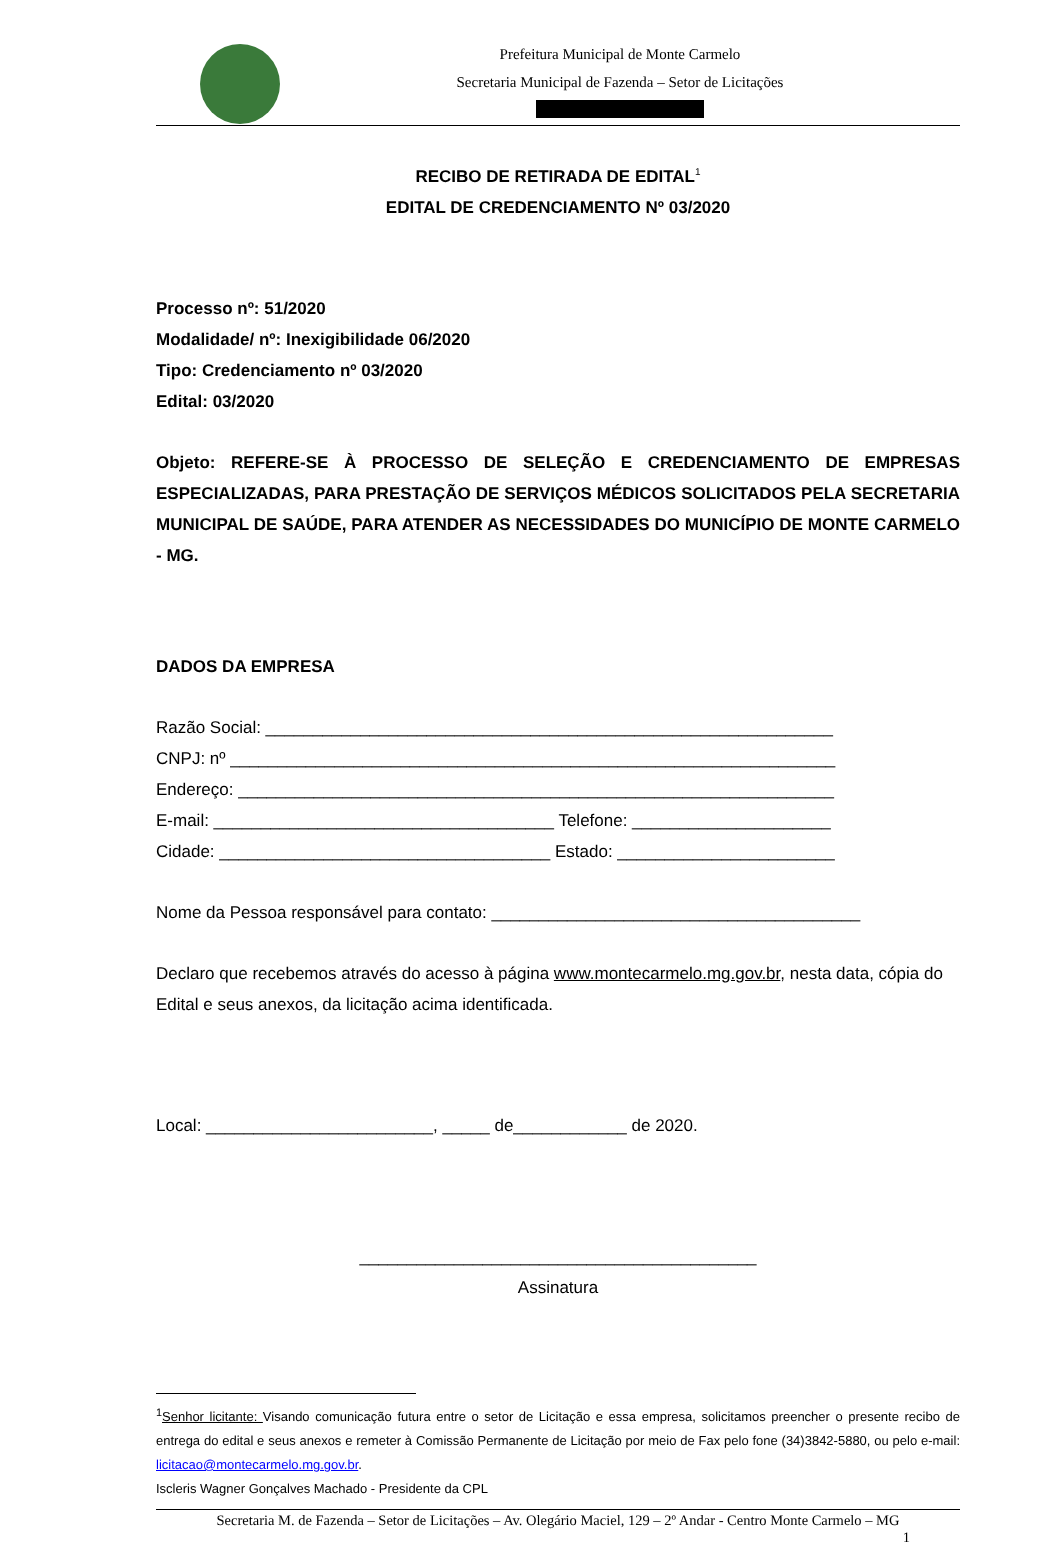Prefeitura Municipal de Monte Carmelo
Secretaria Municipal de Fazenda – Setor de Licitações
RECIBO DE RETIRADA DE EDITAL<sup>1</sup>
EDITAL DE CREDENCIAMENTO Nº 03/2020
Processo nº: 51/2020
Modalidade/ nº: Inexigibilidade 06/2020
Tipo: Credenciamento nº 03/2020
Edital: 03/2020
Objeto: REFERE-SE À PROCESSO DE SELEÇÃO E CREDENCIAMENTO DE EMPRESAS ESPECIALIZADAS, PARA PRESTAÇÃO DE SERVIÇOS MÉDICOS SOLICITADOS PELA SECRETARIA MUNICIPAL DE SAÚDE, PARA ATENDER AS NECESSIDADES DO MUNICÍPIO DE MONTE CARMELO - MG.
DADOS DA EMPRESA
Razão Social: ____________________________________________________________
CNPJ: nº ________________________________________________________________
Endereço: _______________________________________________________________
E-mail: ____________________________________ Telefone: _____________________
Cidade: ___________________________________ Estado: _______________________
Nome da Pessoa responsável para contato: _______________________________________
Declaro que recebemos através do acesso à página www.montecarmelo.mg.gov.br, nesta data, cópia do Edital e seus anexos, da licitação acima identificada.
Local: ________________________, _____ de____________ de 2020.
__________________________________________
Assinatura
<sup>1</sup> Senhor licitante: Visando comunicação futura entre o setor de Licitação e essa empresa, solicitamos preencher o presente recibo de entrega do edital e seus anexos e remeter à Comissão Permanente de Licitação por meio de Fax pelo fone (34)3842-5880, ou pelo e-mail: licitacao@montecarmelo.mg.gov.br.
Iscleris Wagner Gonçalves Machado - Presidente da CPL
Secretaria M. de Fazenda – Setor de Licitações – Av. Olegário Maciel, 129 – 2º Andar - Centro Monte Carmelo – MG
1